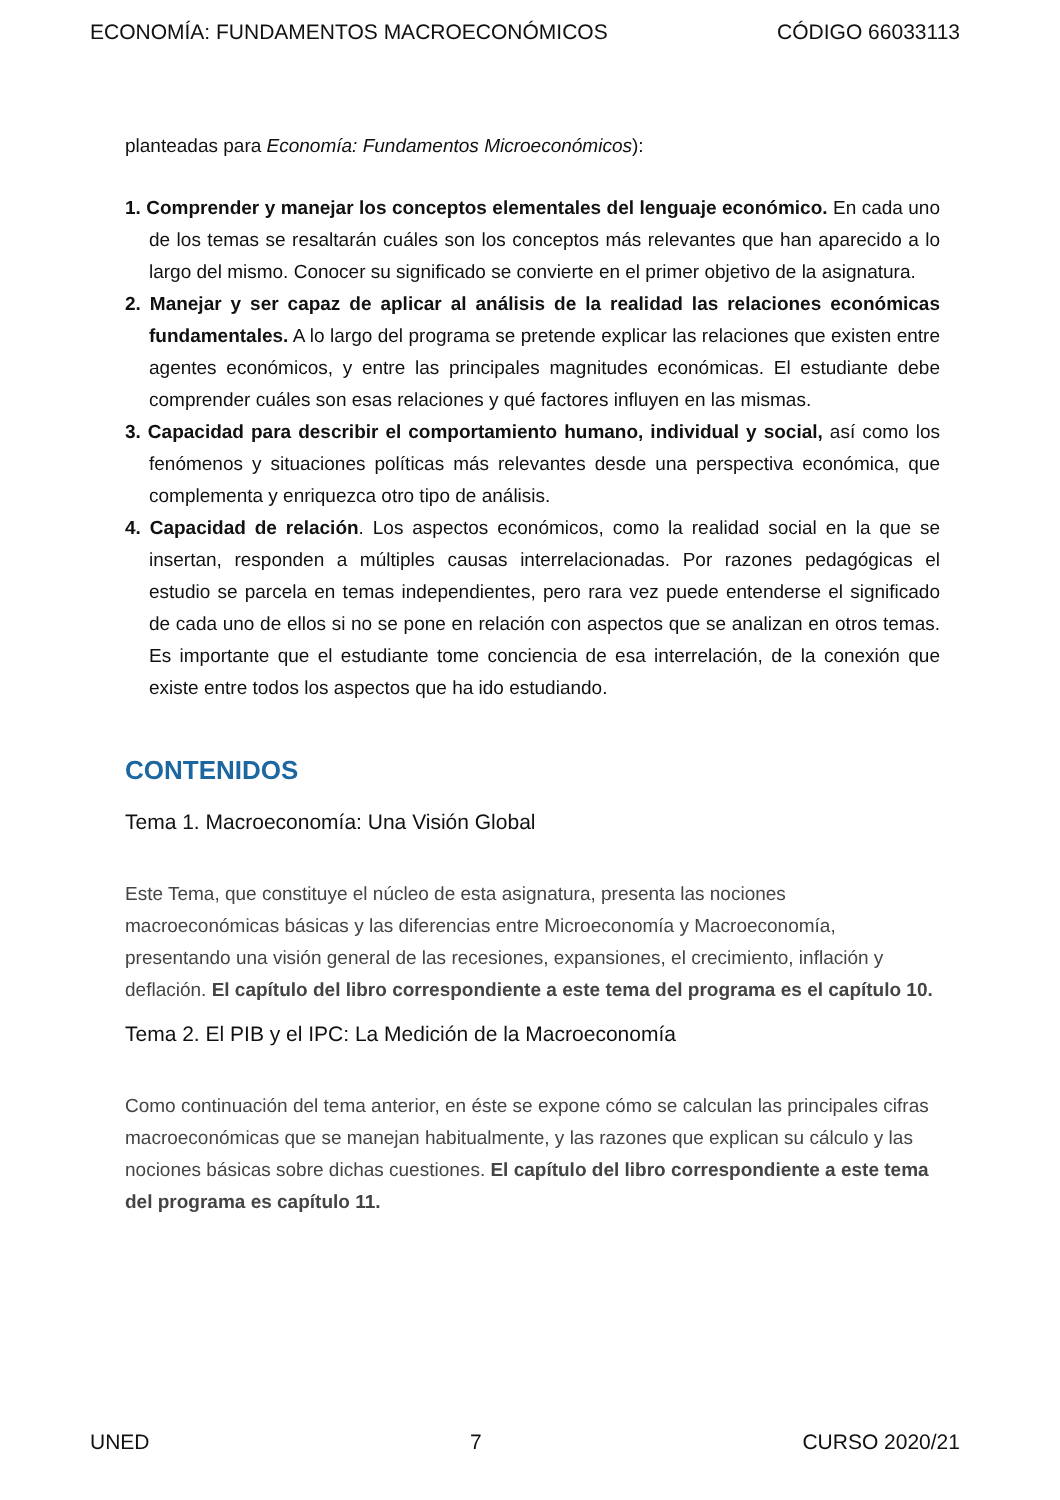ECONOMÍA: FUNDAMENTOS MACROECONÓMICOS CÓDIGO 66033113
planteadas para Economía: Fundamentos Microeconómicos):
1. Comprender y manejar los conceptos elementales del lenguaje económico. En cada uno de los temas se resaltarán cuáles son los conceptos más relevantes que han aparecido a lo largo del mismo. Conocer su significado se convierte en el primer objetivo de la asignatura.
2. Manejar y ser capaz de aplicar al análisis de la realidad las relaciones económicas fundamentales. A lo largo del programa se pretende explicar las relaciones que existen entre agentes económicos, y entre las principales magnitudes económicas. El estudiante debe comprender cuáles son esas relaciones y qué factores influyen en las mismas.
3. Capacidad para describir el comportamiento humano, individual y social, así como los fenómenos y situaciones políticas más relevantes desde una perspectiva económica, que complementa y enriquezca otro tipo de análisis.
4. Capacidad de relación. Los aspectos económicos, como la realidad social en la que se insertan, responden a múltiples causas interrelacionadas. Por razones pedagógicas el estudio se parcela en temas independientes, pero rara vez puede entenderse el significado de cada uno de ellos si no se pone en relación con aspectos que se analizan en otros temas. Es importante que el estudiante tome conciencia de esa interrelación, de la conexión que existe entre todos los aspectos que ha ido estudiando.
CONTENIDOS
Tema 1. Macroeconomía: Una Visión Global
Este Tema, que constituye el núcleo de esta asignatura, presenta las nociones macroeconómicas básicas y las diferencias entre Microeconomía y Macroeconomía, presentando una visión general de las recesiones, expansiones, el crecimiento, inflación y deflación. El capítulo del libro correspondiente a este tema del programa es el capítulo 10.
Tema 2. El PIB y el IPC: La Medición de la Macroeconomía
Como continuación del tema anterior, en éste se expone cómo se calculan las principales cifras macroeconómicas que se manejan habitualmente, y las razones que explican su cálculo y las nociones básicas sobre dichas cuestiones. El capítulo del libro correspondiente a este tema del programa es capítulo 11.
UNED 7 CURSO 2020/21